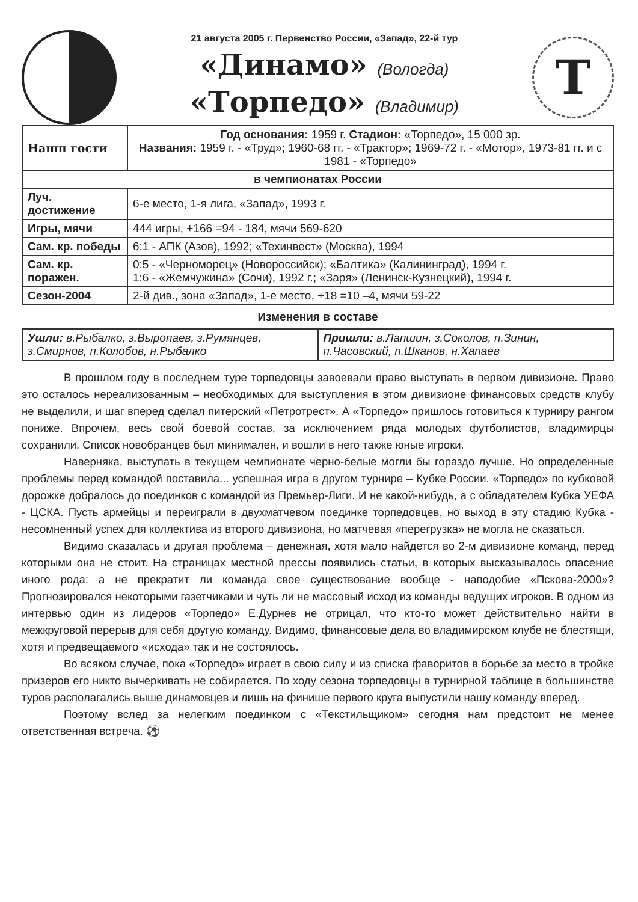21 августа 2005 г. Первенство России, «Запад», 22-й тур
«Динамо» (Вологда)
«Торпедо» (Владимир)
Т
| Нашп гости | Год основания: 1959 г. Стадион: «Торпедо», 15 000 зр. Названия: 1959 г. - «Труд»; 1960-68 гг. - «Трактор»; 1969-72 г. - «Мотор», 1973-81 гг. и с 1981 - «Торпедо» |
| в чемпионатах России | |
| Луч. достижение | 6-е место, 1-я лига, «Запад», 1993 г. |
| Игры, мячи | 444 игры, +166 =94 - 184, мячи 569-620 |
| Сам. кр. победы | 6:1 - АПК (Азов), 1992; «Техинвест» (Москва), 1994 |
| Сам. кр. поражен. | 0:5 - «Черноморец» (Новороссийск); «Балтика» (Калининград), 1994 г. 1:6 - «Жемчужина» (Сочи), 1992 г.; «Заря» (Ленинск-Кузнецкий), 1994 г. |
| Сезон-2004 | 2-й див., зона «Запад», 1-е место, +18 =10 –4, мячи 59-22 |
Изменения в составе
| Ушли: в.Рыбалко, з.Выропаев, з.Румянцев, з.Смирнов, п.Колобов, н.Рыбалко | Пришли: в.Лапшин, з.Соколов, п.Зинин, п.Часовский, п.Шканов, н.Хапаев |
В прошлом году в последнем туре торпедовцы завоевали право выступать в первом дивизионе. Право это осталось нереализованным – необходимых для выступления в этом дивизионе финансовых средств клубу не выделили, и шаг вперед сделал питерский «Петротрест». А «Торпедо» пришлось готовиться к турниру рангом пониже. Впрочем, весь свой боевой состав, за исключением ряда молодых футболистов, владимирцы сохранили. Список новобранцев был минимален, и вошли в него также юные игроки.
Наверняка, выступать в текущем чемпионате черно-белые могли бы гораздо лучше. Но определенные проблемы перед командой поставила... успешная игра в другом турнире – Кубке России. «Торпедо» по кубковой дорожке добралось до поединков с командой из Премьер-Лиги. И не какой-нибудь, а с обладателем Кубка УЕФА - ЦСКА. Пусть армейцы и переиграли в двухматчевом поединке торпедовцев, но выход в эту стадию Кубка - несомненный успех для коллектива из второго дивизиона, но матчевая «перегрузка» не могла не сказаться.
Видимо сказалась и другая проблема – денежная, хотя мало найдется во 2-м дивизионе команд, перед которыми она не стоит. На страницах местной прессы появились статьи, в которых высказывалось опасение иного рода: а не прекратит ли команда свое существование вообще - наподобие «Пскова-2000»? Прогнозировался некоторыми газетчиками и чуть ли не массовый исход из команды ведущих игроков. В одном из интервью один из лидеров «Торпедо» Е.Дурнев не отрицал, что кто-то может действительно найти в межкруговой перерыв для себя другую команду. Видимо, финансовые дела во владимирском клубе не блестящи, хотя и предвещаемого «исхода» так и не состоялось.
Во всяком случае, пока «Торпедо» играет в свою силу и из списка фаворитов в борьбе за место в тройке призеров его никто вычеркивать не собирается. По ходу сезона торпедовцы в турнирной таблице в большинстве туров располагались выше динамовцев и лишь на финише первого круга выпустили нашу команду вперед.
Поэтому вслед за нелегким поединком с «Текстильщиком» сегодня нам предстоит не менее ответственная встреча. ⚽